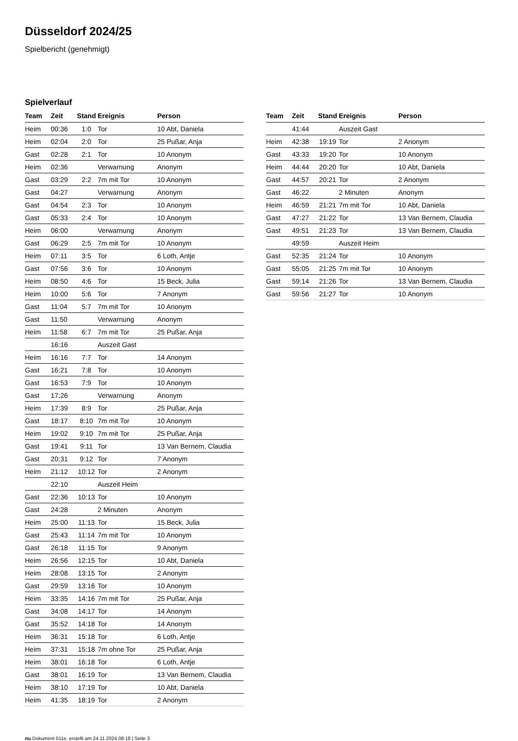Düsseldorf 2024/25
Spielbericht (genehmigt)
Spielverlauf
| Team | Zeit | Stand | Ereignis | Person |
| --- | --- | --- | --- | --- |
| Heim | 00:36 | 1:0 | Tor | 10 Abt, Daniela |
| Heim | 02:04 | 2:0 | Tor | 25 Pußar, Anja |
| Gast | 02:28 | 2:1 | Tor | 10 Anonym |
| Heim | 02:36 | | Verwarnung | Anonym |
| Gast | 03:29 | 2:2 | 7m mit Tor | 10 Anonym |
| Gast | 04:27 | | Verwarnung | Anonym |
| Gast | 04:54 | 2:3 | Tor | 10 Anonym |
| Gast | 05:33 | 2:4 | Tor | 10 Anonym |
| Heim | 06:00 | | Verwarnung | Anonym |
| Gast | 06:29 | 2:5 | 7m mit Tor | 10 Anonym |
| Heim | 07:11 | 3:5 | Tor | 6 Loth, Antje |
| Gast | 07:56 | 3:6 | Tor | 10 Anonym |
| Heim | 08:50 | 4:6 | Tor | 15 Beck, Julia |
| Heim | 10:00 | 5:6 | Tor | 7 Anonym |
| Gast | 11:04 | 5:7 | 7m mit Tor | 10 Anonym |
| Gast | 11:50 | | Verwarnung | Anonym |
| Heim | 11:58 | 6:7 | 7m mit Tor | 25 Pußar, Anja |
| | 16:16 | | Auszeit Gast | |
| Heim | 16:16 | 7:7 | Tor | 14 Anonym |
| Gast | 16:21 | 7:8 | Tor | 10 Anonym |
| Gast | 16:53 | 7:9 | Tor | 10 Anonym |
| Gast | 17:26 | | Verwarnung | Anonym |
| Heim | 17:39 | 8:9 | Tor | 25 Pußar, Anja |
| Gast | 18:17 | 8:10 | 7m mit Tor | 10 Anonym |
| Heim | 19:02 | 9:10 | 7m mit Tor | 25 Pußar, Anja |
| Gast | 19:41 | 9:11 | Tor | 13 Van Bernem, Claudia |
| Gast | 20:31 | 9:12 | Tor | 7 Anonym |
| Heim | 21:12 | 10:12 | Tor | 2 Anonym |
| | 22:10 | | Auszeit Heim | |
| Gast | 22:36 | 10:13 | Tor | 10 Anonym |
| Gast | 24:28 | | 2 Minuten | Anonym |
| Heim | 25:00 | 11:13 | Tor | 15 Beck, Julia |
| Gast | 25:43 | 11:14 | 7m mit Tor | 10 Anonym |
| Gast | 26:18 | 11:15 | Tor | 9 Anonym |
| Heim | 26:56 | 12:15 | Tor | 10 Abt, Daniela |
| Heim | 28:08 | 13:15 | Tor | 2 Anonym |
| Gast | 29:59 | 13:16 | Tor | 10 Anonym |
| Heim | 33:35 | 14:16 | 7m mit Tor | 25 Pußar, Anja |
| Gast | 34:08 | 14:17 | Tor | 14 Anonym |
| Gast | 35:52 | 14:18 | Tor | 14 Anonym |
| Heim | 36:31 | 15:18 | Tor | 6 Loth, Antje |
| Heim | 37:31 | 15:18 | 7m ohne Tor | 25 Pußar, Anja |
| Heim | 38:01 | 16:18 | Tor | 6 Loth, Antje |
| Gast | 38:01 | 16:19 | Tor | 13 Van Bernem, Claudia |
| Heim | 38:10 | 17:19 | Tor | 10 Abt, Daniela |
| Heim | 41:35 | 18:19 | Tor | 2 Anonym |
| Team | Zeit | Stand | Ereignis | Person |
| --- | --- | --- | --- | --- |
| | 41:44 | | Auszeit Gast | |
| Heim | 42:38 | 19:19 | Tor | 2 Anonym |
| Gast | 43:33 | 19:20 | Tor | 10 Anonym |
| Heim | 44:44 | 20:20 | Tor | 10 Abt, Daniela |
| Gast | 44:57 | 20:21 | Tor | 2 Anonym |
| Gast | 46:22 | | 2 Minuten | Anonym |
| Heim | 46:59 | 21:21 | 7m mit Tor | 10 Abt, Daniela |
| Gast | 47:27 | 21:22 | Tor | 13 Van Bernem, Claudia |
| Gast | 49:51 | 21:23 | Tor | 13 Van Bernem, Claudia |
| | 49:59 | | Auszeit Heim | |
| Gast | 52:35 | 21:24 | Tor | 10 Anonym |
| Gast | 55:05 | 21:25 | 7m mit Tor | 10 Anonym |
| Gast | 59:14 | 21:26 | Tor | 13 Van Bernem, Claudia |
| Gast | 59:56 | 21:27 | Tor | 10 Anonym |
nu.Dokument 011e, erstellt am 24.11.2024 08:18 | Seite 3